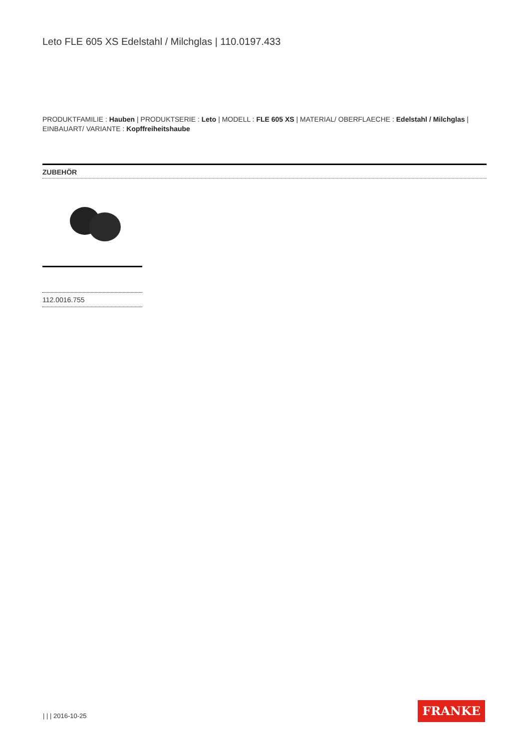Leto FLE 605 XS Edelstahl / Milchglas | 110.0197.433
PRODUKTFAMILIE : Hauben | PRODUKTSERIE : Leto | MODELL : FLE 605 XS | MATERIAL/ OBERFLAECHE : Edelstahl / Milchglas | EINBAUART/ VARIANTE : Kopffreiheitshaube
ZUBEHÖR
112.0016.755
| | | 2016-10-25
FRANKE